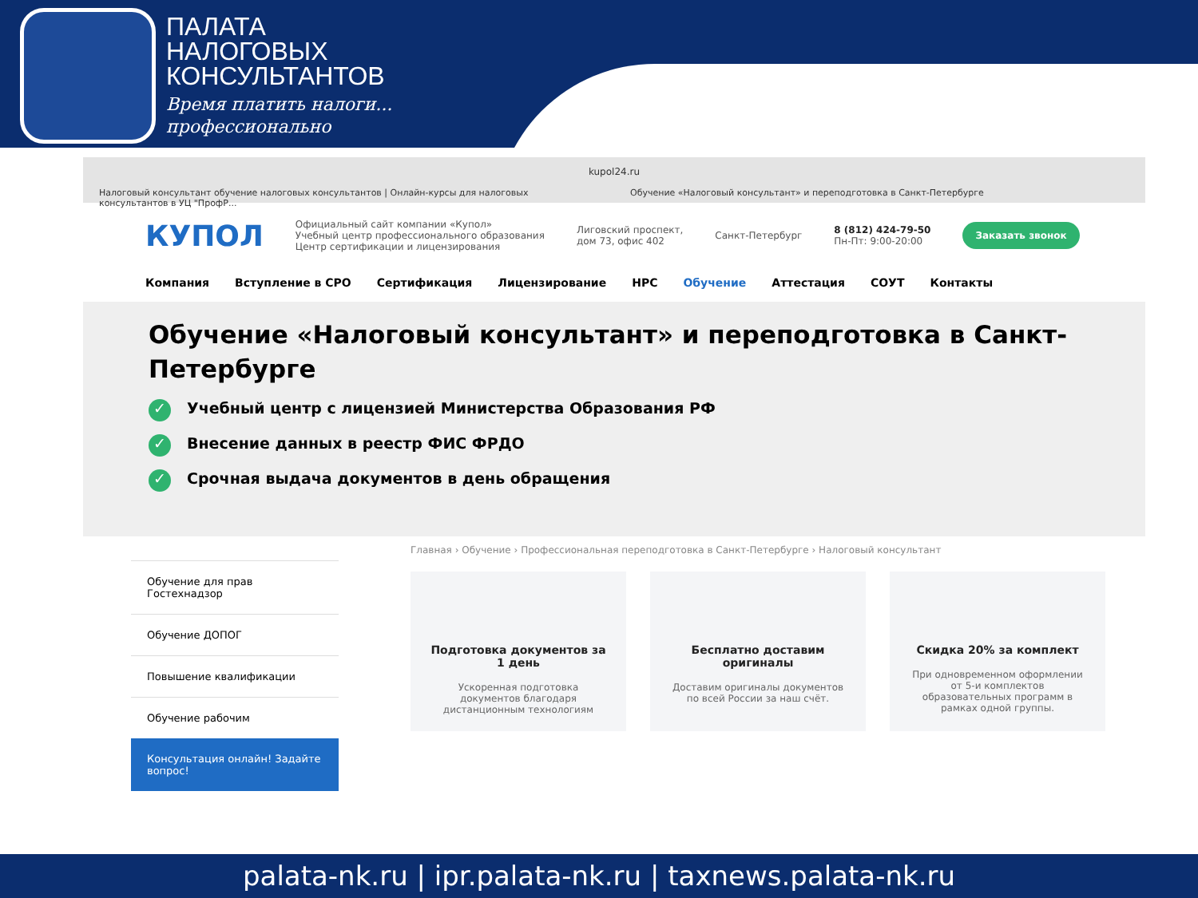ПАЛАТА
НАЛОГОВЫХ
КОНСУЛЬТАНТОВ
Время платить налоги...
профессионально
kupol24.ru
Налоговый консультант обучение налоговых консультантов | Онлайн-курсы для налоговых консультантов в УЦ "ПрофР...
Обучение «Налоговый консультант» и переподготовка в Санкт-Петербурге
КУПОЛ
Официальный сайт компании «Купол»
Учебный центр профессионального образования
Центр сертификации и лицензирования
Лиговский проспект,
дом 73, офис 402
Санкт-Петербург
8 (812) 424-79-50
Пн-Пт: 9:00-20:00
Заказать звонок
Компания Вступление в СРО Сертификация Лицензирование НРС Обучение Аттестация СОУТ Контакты
Обучение «Налоговый консультант» и переподготовка в Санкт-Петербурге
✓ Учебный центр с лицензией Министерства Образования РФ
✓ Внесение данных в реестр ФИС ФРДО
✓ Срочная выдача документов в день обращения
Обучение для прав Гостехнадзор
Обучение ДОПОГ
Повышение квалификации
Обучение рабочим
Консультация онлайн! Задайте вопрос!
Главная › Обучение › Профессиональная переподготовка в Санкт-Петербурге › Налоговый консультант
Подготовка документов за 1 день
Ускоренная подготовка документов благодаря дистанционным технологиям
Бесплатно доставим оригиналы
Доставим оригиналы документов по всей России за наш счёт.
Скидка 20% за комплект
При одновременном оформлении от 5-и комплектов образовательных программ в рамках одной группы.
palata-nk.ru | ipr.palata-nk.ru | taxnews.palata-nk.ru